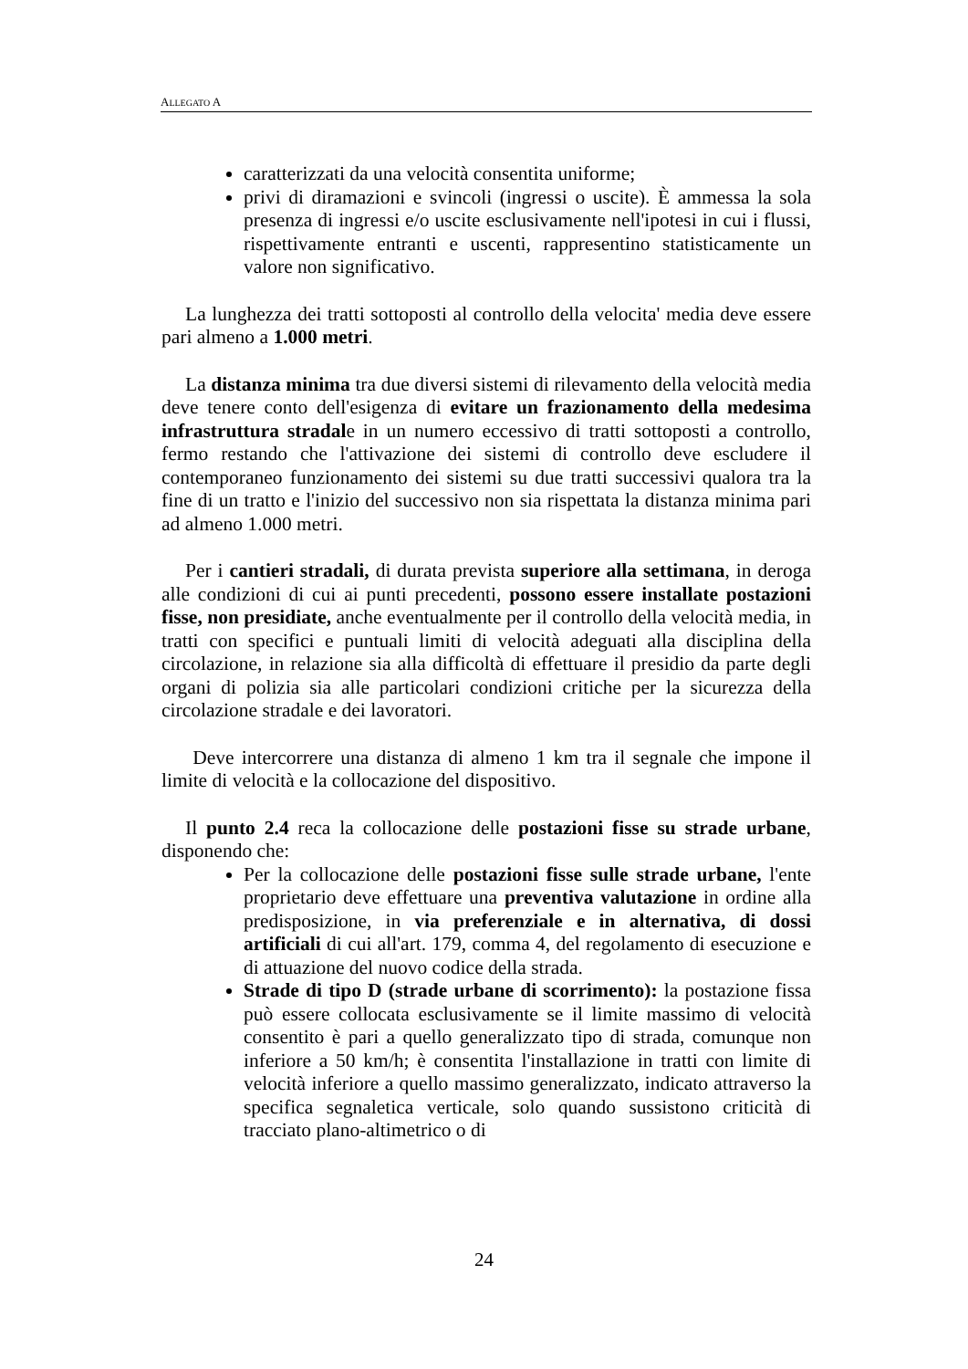ALLEGATO A
caratterizzati da una velocità consentita uniforme;
privi di diramazioni e svincoli (ingressi o uscite). È ammessa la sola presenza di ingressi e/o uscite esclusivamente nell'ipotesi in cui i flussi, rispettivamente entranti e uscenti, rappresentino statisticamente un valore non significativo.
La lunghezza dei tratti sottoposti al controllo della velocita' media deve essere pari almeno a 1.000 metri.
La distanza minima tra due diversi sistemi di rilevamento della velocità media deve tenere conto dell'esigenza di evitare un frazionamento della medesima infrastruttura stradale in un numero eccessivo di tratti sottoposti a controllo, fermo restando che l'attivazione dei sistemi di controllo deve escludere il contemporaneo funzionamento dei sistemi su due tratti successivi qualora tra la fine di un tratto e l'inizio del successivo non sia rispettata la distanza minima pari ad almeno 1.000 metri.
Per i cantieri stradali, di durata prevista superiore alla settimana, in deroga alle condizioni di cui ai punti precedenti, possono essere installate postazioni fisse, non presidiate, anche eventualmente per il controllo della velocità media, in tratti con specifici e puntuali limiti di velocità adeguati alla disciplina della circolazione, in relazione sia alla difficoltà di effettuare il presidio da parte degli organi di polizia sia alle particolari condizioni critiche per la sicurezza della circolazione stradale e dei lavoratori.
Deve intercorrere una distanza di almeno 1 km tra il segnale che impone il limite di velocità e la collocazione del dispositivo.
Il punto 2.4 reca la collocazione delle postazioni fisse su strade urbane, disponendo che:
Per la collocazione delle postazioni fisse sulle strade urbane, l'ente proprietario deve effettuare una preventiva valutazione in ordine alla predisposizione, in via preferenziale e in alternativa, di dossi artificiali di cui all'art. 179, comma 4, del regolamento di esecuzione e di attuazione del nuovo codice della strada.
Strade di tipo D (strade urbane di scorrimento): la postazione fissa può essere collocata esclusivamente se il limite massimo di velocità consentito è pari a quello generalizzato tipo di strada, comunque non inferiore a 50 km/h; è consentita l'installazione in tratti con limite di velocità inferiore a quello massimo generalizzato, indicato attraverso la specifica segnaletica verticale, solo quando sussistono criticità di tracciato plano-altimetrico o di
24